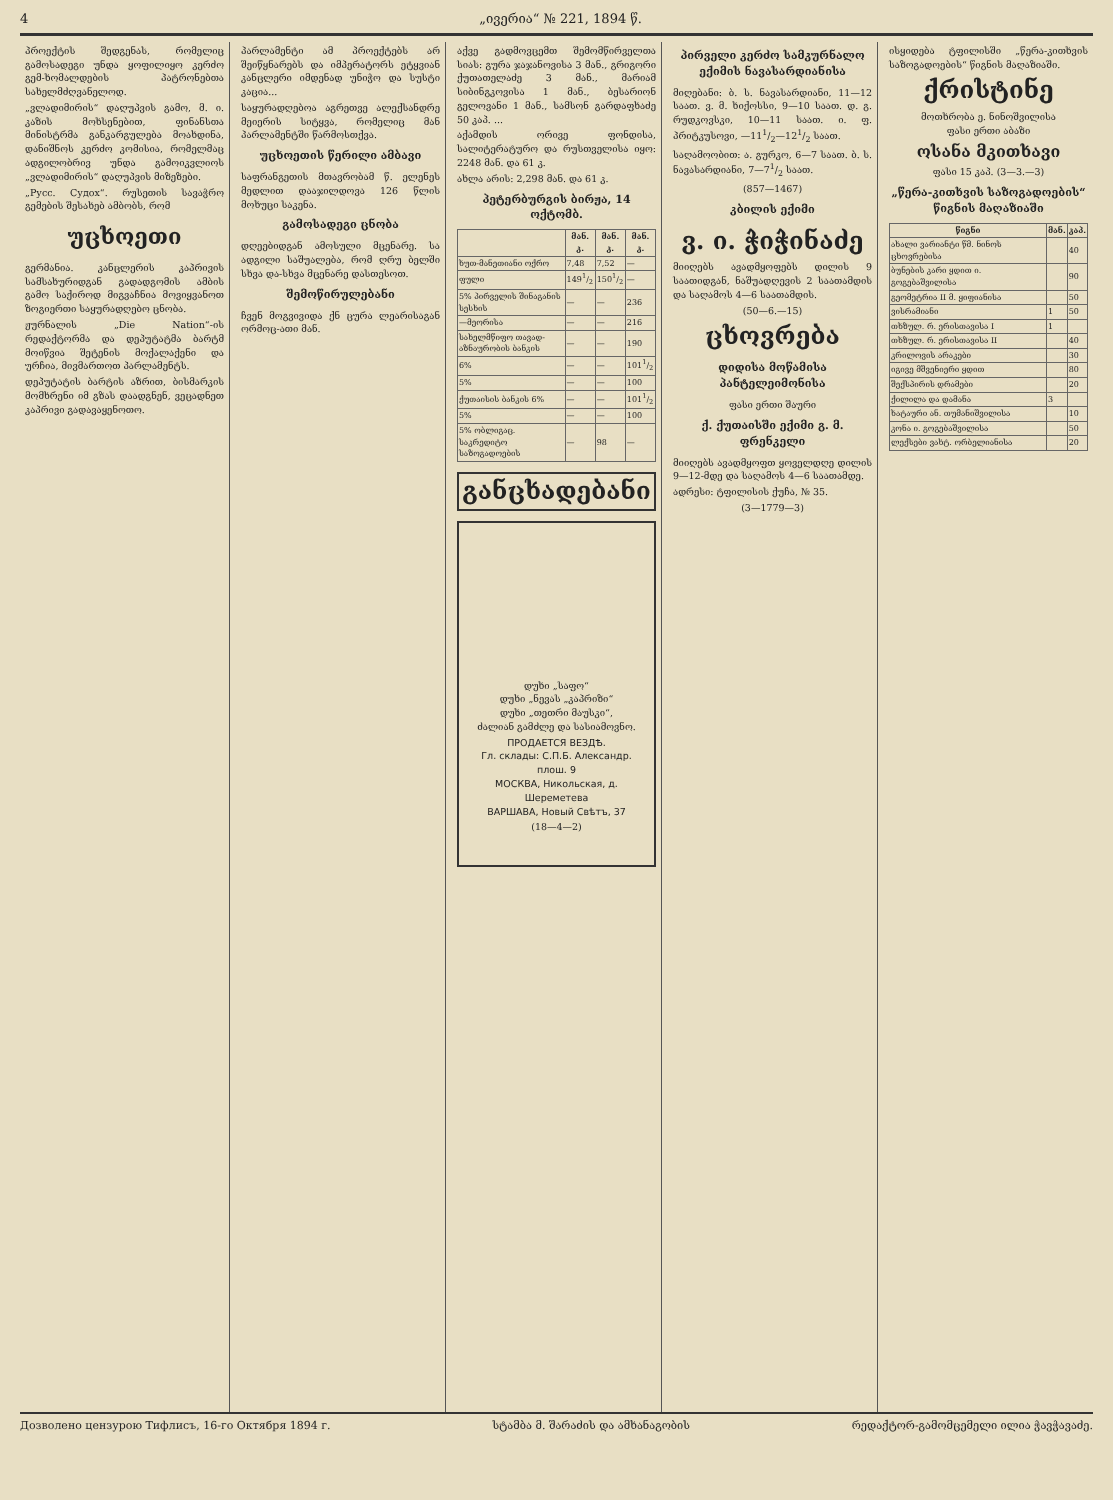4 „ივერია“ № 221, 1894 წ.
პროექტის შედგენას, რომელიც გამოსადეგი უნდა ყოფილიყო კერძო გემ-ხომალდების პატრონებთა სახელმძღვანელოდ.
„ვლადიმირის“ დაღუპვის გამო, მ. ი. კაზის მოხსენებით, ფინანსთა მინისტრმა განკარგულება მოახდინა, დანიშნოს კერძო კომისია, რომელმაც ადგილობრივ უნდა გამოიკვლიოს „ვლადიმირის“ დაღუპვის მიზეზები.
„Русс. Судох“. რუსეთის სავაჭრო გემების შესახებ ამბობს, რომ
უცხოეთი
გერმანია. კანცლერის კაპრივის სამსახურიდგან გადადგომის ამბის გამო საქიროდ მიგვაჩნია მოვიყვანოთ ზოგიერთი საყურადღებო ცნობა.
ჟურნალის „Die Nation“-ის რედაქტორმა და დეპუტატმა ბარტმ მოიწვია შეტენის მოქალაქენი და ურჩია, მივმართოთ პარლამენტს.
დეპუტატის ბარტის აზრით, ბისმარკის მომხრენი იმ გზას დაადგნენ, ვეცადნეთ კაპრივი გადავაყენოთო.
პარლამენტი ამ პროექტებს არ შეიწყნარებს და იმპერატორს ეტყვიან კანცლერი იმდენად უნიჭო და სუსტი კაცია...
საყურადღებოა აგრეთვე ალექსანდრე მეიერის სიტყვა, რომელიც მან პარლამენტში წარმოსთქვა.
უცხოეთის წერილი ამბავი
საფრანგეთის მთავრობამ წ. ელენეს მედლით დააჯილდოვა 126 წლის მოხუცი საკენა.
გამოსადეგი ცნობა
დღეებიდგან ამოსული მცენარე. სა ადგილი საშუალება, რომ ღრუ ბელში სხვა და-სხვა მცენარე დასთესოთ.
შემოწირულებანი
ჩვენ მოგვივიდა ქნ ცურა ლეარისაგან ორმოც-ათი მან.
აქვე გადმოვცემთ შემომწირველთა სიას: გურა ჯაჯანოვისა 3 მან., გრიგორი ქუთათელაძე 3 მან., მარიამ სიბინგკოვისა 1 მან., ბესარიონ გელოვანი 1 მან., სამსონ გარდაფხაძე 50 კაპ. ...
აქამდის ორივე ფონდისა, სალიტერატურო და რუსთველისა იყო: 2248 მან. და 61 კ.
ახლა არის: 2,298 მან. და 61 კ.
პეტერბურგის ბირჟა, 14 ოქტომბ.
| | მან. კ. | მან. კ. | მან. კ. |
| --- | --- | --- | --- |
| ხუთ-მანეთიანი ოქრო | 7,48 | 7,52 | — |
| ფული | 1491/2 | 1501/2 | — |
| 5% პირველის შინაგანის სესხის | — | — | 236 |
| —მეორისა | — | — | 216 |
| სახელმწიფო თავად-აზნაურობის ბანკის | — | — | 190 |
| 6% | — | — | 1011/2 |
| 5% | — | — | 100 |
| ქუთაისის ბანკის 6% | — | — | 1011/2 |
| 5% | — | — | 100 |
| 5% ობლიგაც. საკრედიტო საზოგადოების | — | 98 | — |
განცხადებანი
დუხი „საფო“
დუხი „ნევას „კაპრიზი“
დუხი „თეთრი მაუსკი“,
ძალიან გამძლე და სასიამოვნო.
ПРОДАЕТСЯ ВЕЗДѢ.
Гл. склады: С.П.Б. Александр. плош. 9
МОСКВА, Никольская, д. Шереметева
ВАРШАВА, Новый Свѣтъ, 37
(18—4—2)
პირველი კერძო სამკურნალო ექიმის ნავასარდიანისა
მიღებანი: ბ. ს. ნავასარდიანი, 11—12 საათ. ვ. მ. ხიქოსსი, 9—10 საათ. დ. გ. რუდკოვსკი, 10—11 საათ. ი. ფ. პრიტკუსოვი, —111/2—121/2 საათ.
საღამოობით: ა. გურკო, 6—7 საათ. ბ. ს. ნავასარდიანი, 7—71/2 საათ.
(857—1467)
კბილის ექიმი
ვ. ი. ჭიჭინაძე
მიიღებს ავადმყოფებს დილის 9 საათიდგან, ნაშუადღევის 2 საათამდის და საღამოს 4—6 საათამდის.
(50—6.—15)
ცხოვრება
დიდისა მოწამისა პანტელეიმონისა
ფასი ერთი შაური
ქ. ქუთაისში ექიმი გ. მ. ფრენკელი
მიიღებს ავადმყოფთ ყოველდღე დილის 9—12-მდე და საღამოს 4—6 საათამდე.
ადრესი: ტფილისის ქუჩა, № 35.
(3—1779—3)
ისყიდება ტფილისში „წერა-კითხვის საზოგადოების“ წიგნის მაღაზიაში.
ქრისტინე
მოთხრობა ე. ნინოშვილისა
ფასი ერთი აბაზი
ოსანა მკითხავი
ფასი 15 კაპ. (3—3.—3)
„წერა-კითხვის საზოგადოების“ წიგნის მაღაზიაში
| წიგნი | მან. | კაპ. |
| --- | --- | --- |
| ახალი ვარიანტი წმ. ნინოს ცხოვრებისა | | 40 |
| ბუნების კარი ყდით ი. გოგებაშვილისა | | 90 |
| გეომეტრია II მ. ყიფიანისა | | 50 |
| ვისრამიანი | 1 | 50 |
| თხზულ. რ. ერისთავისა I | 1 | |
| თხზულ. რ. ერისთავისა II | | 40 |
| კრილოვის არაკები | | 30 |
| იგივე მშვენიერი ყდით | | 80 |
| შექსპირის დრამები | | 20 |
| ქილილა და დამანა | 3 | |
| ხატაური ან. თუმანიშვილისა | | 10 |
| კონა ი. გოგებაშვილისა | | 50 |
| ლექსები ვახტ. ორბელიანისა | | 20 |
Дозволено цензурою Тифлисъ, 16-го Октября 1894 г. სტამბა მ. შარაძის და ამხანაგობის რედაქტორ-გამომცემელი ილია ჭავჭავაძე.